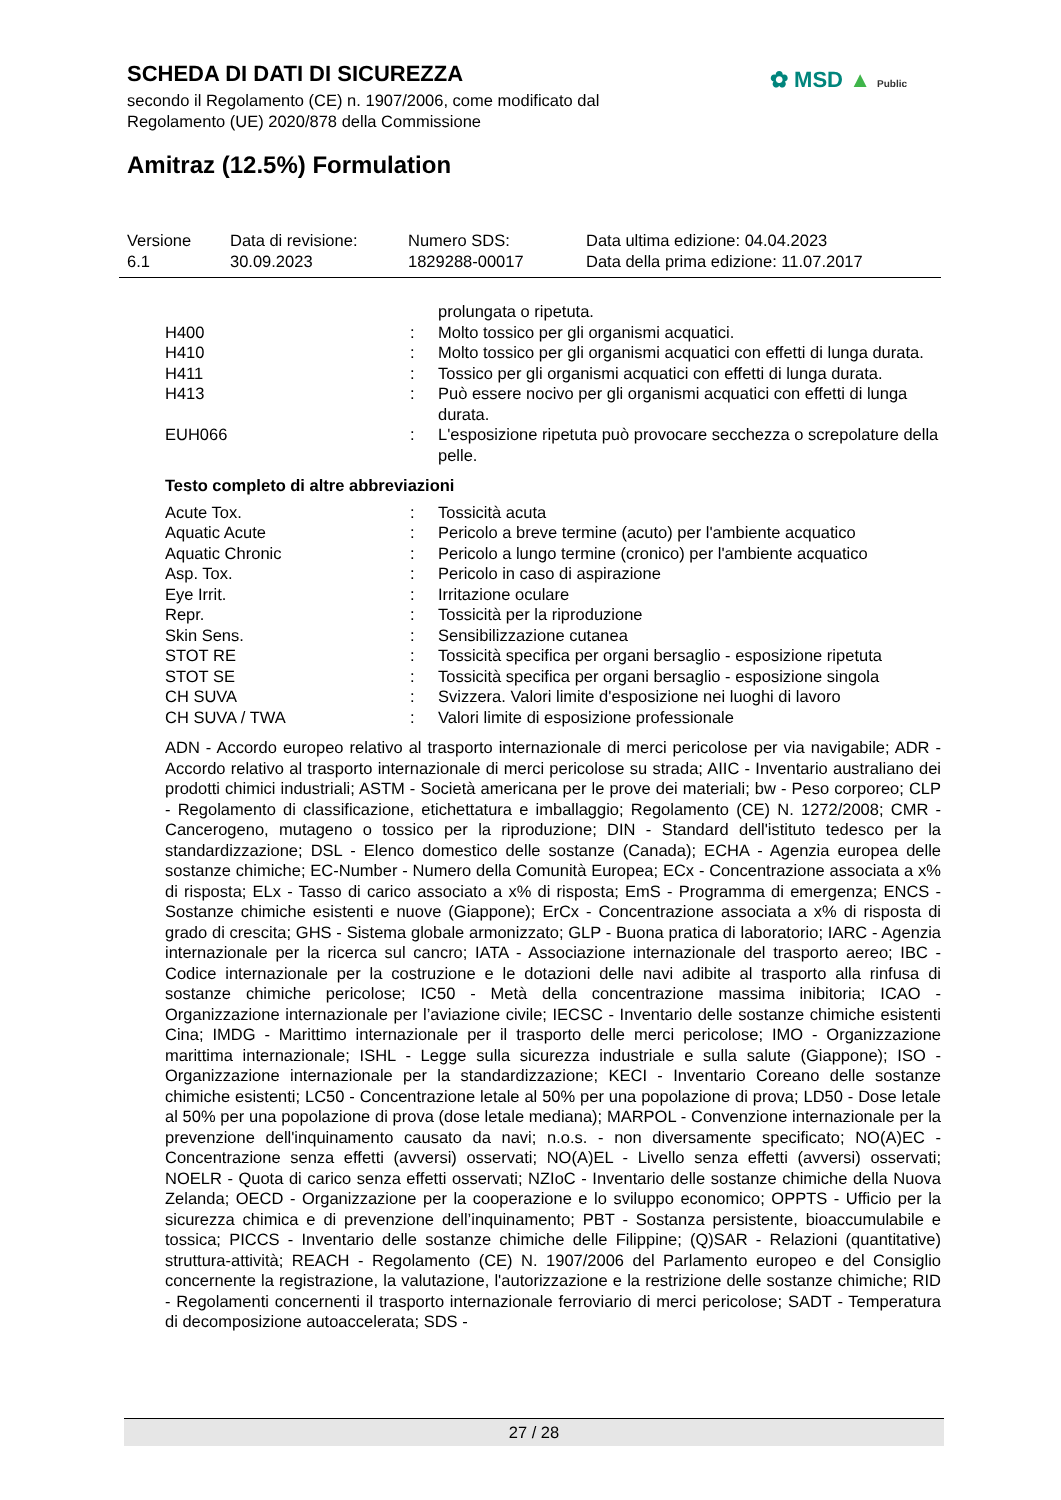SCHEDA DI DATI DI SICUREZZA
secondo il Regolamento (CE) n. 1907/2006, come modificato dal Regolamento (UE) 2020/878 della Commissione
✿ MSD ▲ Public
Amitraz (12.5%) Formulation
| Versione 6.1 | Data di revisione: 30.09.2023 | Numero SDS: 1829288-00017 | Data ultima edizione: 04.04.2023 Data della prima edizione: 11.07.2017 |
| | | prolungata o ripetuta. |
| H400 | : | Molto tossico per gli organismi acquatici. |
| H410 | : | Molto tossico per gli organismi acquatici con effetti di lunga durata. |
| H411 | : | Tossico per gli organismi acquatici con effetti di lunga durata. |
| H413 | : | Può essere nocivo per gli organismi acquatici con effetti di lunga durata. |
| EUH066 | : | L'esposizione ripetuta può provocare secchezza o screpolature della pelle. |
Testo completo di altre abbreviazioni
| Acute Tox. | : | Tossicità acuta |
| Aquatic Acute | : | Pericolo a breve termine (acuto) per l'ambiente acquatico |
| Aquatic Chronic | : | Pericolo a lungo termine (cronico) per l'ambiente acquatico |
| Asp. Tox. | : | Pericolo in caso di aspirazione |
| Eye Irrit. | : | Irritazione oculare |
| Repr. | : | Tossicità per la riproduzione |
| Skin Sens. | : | Sensibilizzazione cutanea |
| STOT RE | : | Tossicità specifica per organi bersaglio - esposizione ripetuta |
| STOT SE | : | Tossicità specifica per organi bersaglio - esposizione singola |
| CH SUVA | : | Svizzera. Valori limite d'esposizione nei luoghi di lavoro |
| CH SUVA / TWA | : | Valori limite di esposizione professionale |
ADN - Accordo europeo relativo al trasporto internazionale di merci pericolose per via navigabile; ADR - Accordo relativo al trasporto internazionale di merci pericolose su strada; AIIC - Inventario australiano dei prodotti chimici industriali; ASTM - Società americana per le prove dei materiali; bw - Peso corporeo; CLP - Regolamento di classificazione, etichettatura e imballaggio; Regolamento (CE) N. 1272/2008; CMR - Cancerogeno, mutageno o tossico per la riproduzione; DIN - Standard dell'istituto tedesco per la standardizzazione; DSL - Elenco domestico delle sostanze (Canada); ECHA - Agenzia europea delle sostanze chimiche; EC-Number - Numero della Comunità Europea; ECx - Concentrazione associata a x% di risposta; ELx - Tasso di carico associato a x% di risposta; EmS - Programma di emergenza; ENCS - Sostanze chimiche esistenti e nuove (Giappone); ErCx - Concentrazione associata a x% di risposta di grado di crescita; GHS - Sistema globale armonizzato; GLP - Buona pratica di laboratorio; IARC - Agenzia internazionale per la ricerca sul cancro; IATA - Associazione internazionale del trasporto aereo; IBC - Codice internazionale per la costruzione e le dotazioni delle navi adibite al trasporto alla rinfusa di sostanze chimiche pericolose; IC50 - Metà della concentrazione massima inibitoria; ICAO - Organizzazione internazionale per l’aviazione civile; IECSC - Inventario delle sostanze chimiche esistenti Cina; IMDG - Marittimo internazionale per il trasporto delle merci pericolose; IMO - Organizzazione marittima internazionale; ISHL - Legge sulla sicurezza industriale e sulla salute (Giappone); ISO - Organizzazione internazionale per la standardizzazione; KECI - Inventario Coreano delle sostanze chimiche esistenti; LC50 - Concentrazione letale al 50% per una popolazione di prova; LD50 - Dose letale al 50% per una popolazione di prova (dose letale mediana); MARPOL - Convenzione internazionale per la prevenzione dell'inquinamento causato da navi; n.o.s. - non diversamente specificato; NO(A)EC - Concentrazione senza effetti (avversi) osservati; NO(A)EL - Livello senza effetti (avversi) osservati; NOELR - Quota di carico senza effetti osservati; NZIoC - Inventario delle sostanze chimiche della Nuova Zelanda; OECD - Organizzazione per la cooperazione e lo sviluppo economico; OPPTS - Ufficio per la sicurezza chimica e di prevenzione dell’inquinamento; PBT - Sostanza persistente, bioaccumulabile e tossica; PICCS - Inventario delle sostanze chimiche delle Filippine; (Q)SAR - Relazioni (quantitative) struttura-attività; REACH - Regolamento (CE) N. 1907/2006 del Parlamento europeo e del Consiglio concernente la registrazione, la valutazione, l'autorizzazione e la restrizione delle sostanze chimiche; RID - Regolamenti concernenti il trasporto internazionale ferroviario di merci pericolose; SADT - Temperatura di decomposizione autoaccelerata; SDS -
27 / 28